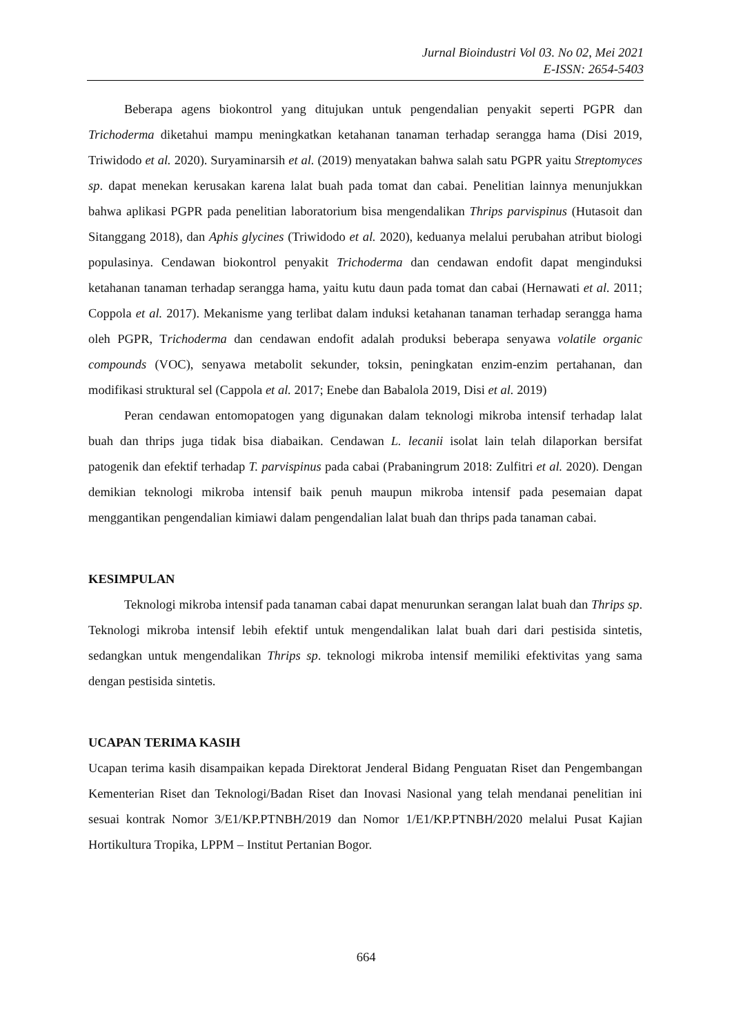Jurnal Bioindustri Vol 03. No 02, Mei 2021
E-ISSN: 2654-5403
Beberapa agens biokontrol yang ditujukan untuk pengendalian penyakit seperti PGPR dan Trichoderma diketahui mampu meningkatkan ketahanan tanaman terhadap serangga hama (Disi 2019, Triwidodo et al. 2020). Suryaminarsih et al. (2019) menyatakan bahwa salah satu PGPR yaitu Streptomyces sp. dapat menekan kerusakan karena lalat buah pada tomat dan cabai. Penelitian lainnya menunjukkan bahwa aplikasi PGPR pada penelitian laboratorium bisa mengendalikan Thrips parvispinus (Hutasoit dan Sitanggang 2018), dan Aphis glycines (Triwidodo et al. 2020), keduanya melalui perubahan atribut biologi populasinya. Cendawan biokontrol penyakit Trichoderma dan cendawan endofit dapat menginduksi ketahanan tanaman terhadap serangga hama, yaitu kutu daun pada tomat dan cabai (Hernawati et al. 2011; Coppola et al. 2017). Mekanisme yang terlibat dalam induksi ketahanan tanaman terhadap serangga hama oleh PGPR, Trichoderma dan cendawan endofit adalah produksi beberapa senyawa volatile organic compounds (VOC), senyawa metabolit sekunder, toksin, peningkatan enzim-enzim pertahanan, dan modifikasi struktural sel (Cappola et al. 2017; Enebe dan Babalola 2019, Disi et al. 2019)
Peran cendawan entomopatogen yang digunakan dalam teknologi mikroba intensif terhadap lalat buah dan thrips juga tidak bisa diabaikan. Cendawan L. lecanii isolat lain telah dilaporkan bersifat patogenik dan efektif terhadap T. parvispinus pada cabai (Prabaningrum 2018: Zulfitri et al. 2020). Dengan demikian teknologi mikroba intensif baik penuh maupun mikroba intensif pada pesemaian dapat menggantikan pengendalian kimiawi dalam pengendalian lalat buah dan thrips pada tanaman cabai.
KESIMPULAN
Teknologi mikroba intensif pada tanaman cabai dapat menurunkan serangan lalat buah dan Thrips sp. Teknologi mikroba intensif lebih efektif untuk mengendalikan lalat buah dari dari pestisida sintetis, sedangkan untuk mengendalikan Thrips sp. teknologi mikroba intensif memiliki efektivitas yang sama dengan pestisida sintetis.
UCAPAN TERIMA KASIH
Ucapan terima kasih disampaikan kepada Direktorat Jenderal Bidang Penguatan Riset dan Pengembangan Kementerian Riset dan Teknologi/Badan Riset dan Inovasi Nasional yang telah mendanai penelitian ini sesuai kontrak Nomor 3/E1/KP.PTNBH/2019 dan Nomor 1/E1/KP.PTNBH/2020 melalui Pusat Kajian Hortikultura Tropika, LPPM – Institut Pertanian Bogor.
664